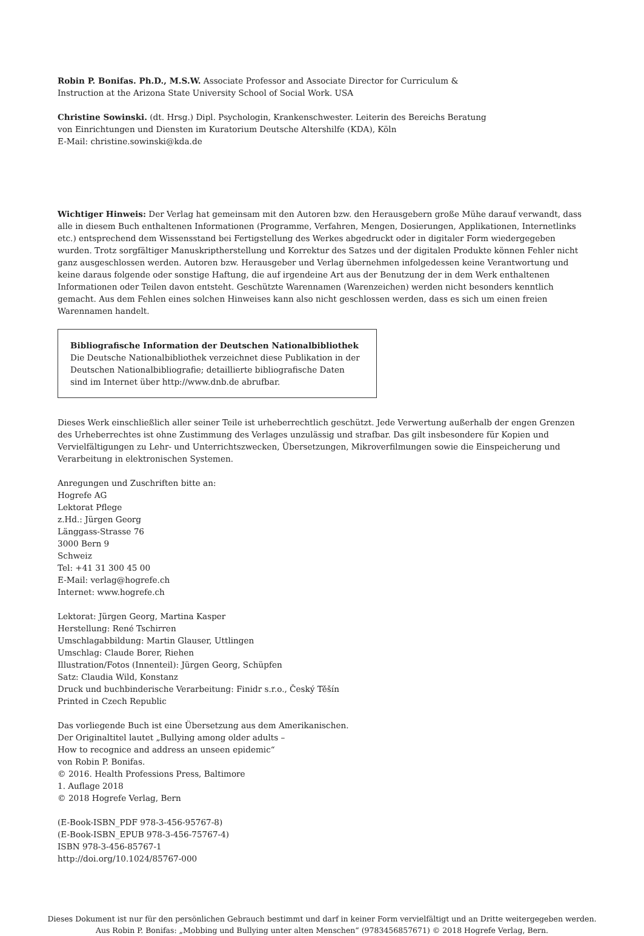Robin P. Bonifas. Ph.D., M.S.W. Associate Professor and Associate Director for Curriculum &
Instruction at the Arizona State University School of Social Work. USA
Christine Sowinski. (dt. Hrsg.) Dipl. Psychologin, Krankenschwester. Leiterin des Bereichs Beratung
von Einrichtungen und Diensten im Kuratorium Deutsche Altershilfe (KDA), Köln
E-Mail: christine.sowinski@kda.de
Wichtiger Hinweis: Der Verlag hat gemeinsam mit den Autoren bzw. den Herausgebern große Mühe darauf verwandt, dass alle in diesem Buch enthaltenen Informationen (Programme, Verfahren, Mengen, Dosierungen, Applikationen, Internetlinks etc.) entsprechend dem Wissensstand bei Fertigstellung des Werkes abgedruckt oder in digitaler Form wiedergegeben wurden. Trotz sorgfältiger Manuskriptherstellung und Korrektur des Satzes und der digitalen Produkte können Fehler nicht ganz ausgeschlossen werden. Autoren bzw. Herausgeber und Verlag übernehmen infolgedessen keine Verantwortung und keine daraus folgende oder sonstige Haftung, die auf irgendeine Art aus der Benutzung der in dem Werk enthaltenen Informationen oder Teilen davon entsteht. Geschützte Warennamen (Warenzeichen) werden nicht besonders kenntlich gemacht. Aus dem Fehlen eines solchen Hinweises kann also nicht geschlossen werden, dass es sich um einen freien Warennamen handelt.
Bibliografische Information der Deutschen Nationalbibliothek
Die Deutsche Nationalbibliothek verzeichnet diese Publikation in der Deutschen Nationalbibliografie; detaillierte bibliografische Daten sind im Internet über http://www.dnb.de abrufbar.
Dieses Werk einschließlich aller seiner Teile ist urheberrechtlich geschützt. Jede Verwertung außerhalb der engen Grenzen des Urheberrechtes ist ohne Zustimmung des Verlages unzulässig und strafbar. Das gilt insbesondere für Kopien und Vervielfältigungen zu Lehr- und Unterrichtszwecken, Übersetzungen, Mikroverfilmungen sowie die Einspeicherung und Verarbeitung in elektronischen Systemen.
Anregungen und Zuschriften bitte an:
Hogrefe AG
Lektorat Pflege
z.Hd.: Jürgen Georg
Länggass-Strasse 76
3000 Bern 9
Schweiz
Tel: +41 31 300 45 00
E-Mail: verlag@hogrefe.ch
Internet: www.hogrefe.ch
Lektorat: Jürgen Georg, Martina Kasper
Herstellung: René Tschirren
Umschlagabbildung: Martin Glauser, Uttlingen
Umschlag: Claude Borer, Riehen
Illustration/Fotos (Innenteil): Jürgen Georg, Schüpfen
Satz: Claudia Wild, Konstanz
Druck und buchbinderische Verarbeitung: Finidr s.r.o., Český Těšín
Printed in Czech Republic
Das vorliegende Buch ist eine Übersetzung aus dem Amerikanischen.
Der Originaltitel lautet „Bullying among older adults –
How to recognice and address an unseen epidemic“
von Robin P. Bonifas.
© 2016. Health Professions Press, Baltimore
1. Auflage 2018
© 2018 Hogrefe Verlag, Bern
(E-Book-ISBN_PDF 978-3-456-95767-8)
(E-Book-ISBN_EPUB 978-3-456-75767-4)
ISBN 978-3-456-85767-1
http://doi.org/10.1024/85767-000
Dieses Dokument ist nur für den persönlichen Gebrauch bestimmt und darf in keiner Form vervielfältigt und an Dritte weitergegeben werden.
Aus Robin P. Bonifas: „Mobbing und Bullying unter alten Menschen“ (9783456857671) © 2018 Hogrefe Verlag, Bern.